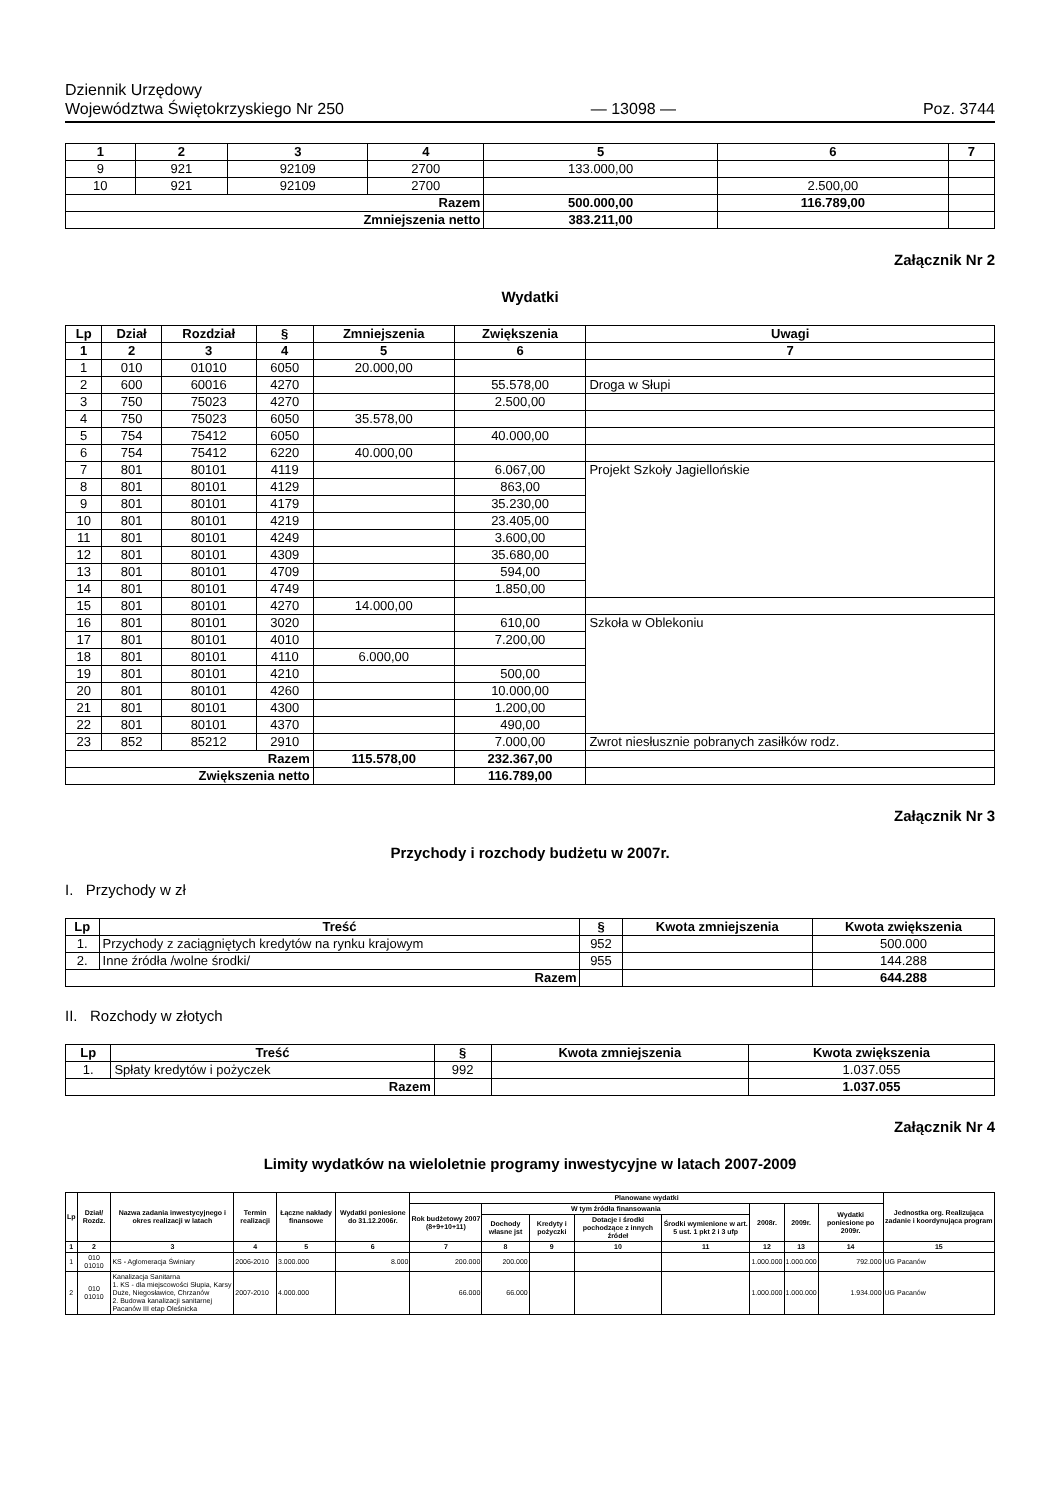Dziennik Urzędowy
Województwa Świętokrzyskiego Nr 250
— 13098 —
Poz. 3744
| 1 | 2 | 3 | 4 | 5 | 6 | 7 |
| --- | --- | --- | --- | --- | --- | --- |
| 9 | 921 | 92109 | 2700 | 133.000,00 | | |
| 10 | 921 | 92109 | 2700 | | 2.500,00 | |
| Razem | | | | 500.000,00 | 116.789,00 | |
| Zmniejszenia netto | | | | 383.211,00 | | |
Załącznik Nr 2
Wydatki
| Lp | Dział | Rozdział | § | Zmniejszenia | Zwiększenia | Uwagi |
| --- | --- | --- | --- | --- | --- | --- |
| 1 | 2 | 3 | 4 | 5 | 6 | 7 |
| 1 | 010 | 01010 | 6050 | 20.000,00 | | |
| 2 | 600 | 60016 | 4270 | | 55.578,00 | Droga w Słupi |
| 3 | 750 | 75023 | 4270 | | 2.500,00 | |
| 4 | 750 | 75023 | 6050 | 35.578,00 | | |
| 5 | 754 | 75412 | 6050 | | 40.000,00 | |
| 6 | 754 | 75412 | 6220 | 40.000,00 | | |
| 7 | 801 | 80101 | 4119 | | 6.067,00 | Projekt Szkoły Jagiellońskie |
| 8 | 801 | 80101 | 4129 | | 863,00 | |
| 9 | 801 | 80101 | 4179 | | 35.230,00 | |
| 10 | 801 | 80101 | 4219 | | 23.405,00 | |
| 11 | 801 | 80101 | 4249 | | 3.600,00 | |
| 12 | 801 | 80101 | 4309 | | 35.680,00 | |
| 13 | 801 | 80101 | 4709 | | 594,00 | |
| 14 | 801 | 80101 | 4749 | | 1.850,00 | |
| 15 | 801 | 80101 | 4270 | 14.000,00 | | |
| 16 | 801 | 80101 | 3020 | | 610,00 | Szkoła w Oblekoniu |
| 17 | 801 | 80101 | 4010 | | 7.200,00 | |
| 18 | 801 | 80101 | 4110 | 6.000,00 | | |
| 19 | 801 | 80101 | 4210 | | 500,00 | |
| 20 | 801 | 80101 | 4260 | | 10.000,00 | |
| 21 | 801 | 80101 | 4300 | | 1.200,00 | |
| 22 | 801 | 80101 | 4370 | | 490,00 | |
| 23 | 852 | 85212 | 2910 | | 7.000,00 | Zwrot niesłusznie pobranych zasiłków rodz. |
| Razem | | | | 115.578,00 | 232.367,00 | |
| Zwiększenia netto | | | | | 116.789,00 | |
Załącznik Nr 3
Przychody i rozchody budżetu w 2007r.
I. Przychody w zł
| Lp | Treść | § | Kwota zmniejszenia | Kwota zwiększenia |
| --- | --- | --- | --- | --- |
| 1. | Przychody z zaciągniętych kredytów na rynku krajowym | 952 | | 500.000 |
| 2. | Inne źródła /wolne środki/ | 955 | | 144.288 |
| Razem | | | | 644.288 |
II. Rozchody w złotych
| Lp | Treść | § | Kwota zmniejszenia | Kwota zwiększenia |
| --- | --- | --- | --- | --- |
| 1. | Spłaty kredytów i pożyczek | 992 | | 1.037.055 |
| Razem | | | | 1.037.055 |
Załącznik Nr 4
Limity wydatków na wieloletnie programy inwestycyjne w latach 2007-2009
| Lp | Dział/ Rozdz. | Nazwa zadania inwestycyjnego i okres realizacji w latach | Termin realizacji | Łączne nakłady finansowe | Wydatki poniesione do 31.12.2006r. | Planowane wydatki | | | | | | | | Jednostka org. Realizująca zadanie i koordynująca program |
| --- | --- | --- | --- | --- | --- | --- | --- | --- | --- | --- | --- | --- | --- | --- |
| | | | | | | Rok budżetowy 2007 (8+9+10+11) | W tym źródła finansowania | | | | 2008r. | 2009r. | Wydatki poniesione po 2009r. | |
| | | | | | | | Dochody własne jst | Kredyty i pożyczki | Dotacje i środki pochodzące z innych źródeł | Środki wymienione w art. 5 ust. 1 pkt 2 i 3 ufp | | | | |
| 1 | 2 | 3 | 4 | 5 | 6 | 7 | 8 | 9 | 10 | 11 | 12 | 13 | 14 | 15 |
| 1 | 010 01010 | KS - Aglomeracja Świniary | 2006-2010 | 3.000.000 | 8.000 | 200.000 | 200.000 | | | | 1.000.000 | 1.000.000 | 792.000 | UG Pacanów |
| 2 | 010 01010 | Kanalizacja Sanitarna 1. KS - dla miejscowości Słupia, Karsy Duże, Niegosławice, Chrzanów 2. Budowa kanalizacji sanitarnej Pacanów III etap Oleśnicka | 2007-2010 | 4.000.000 | | 66.000 | 66.000 | | | | 1.000.000 | 1.000.000 | 1.934.000 | UG Pacanów |